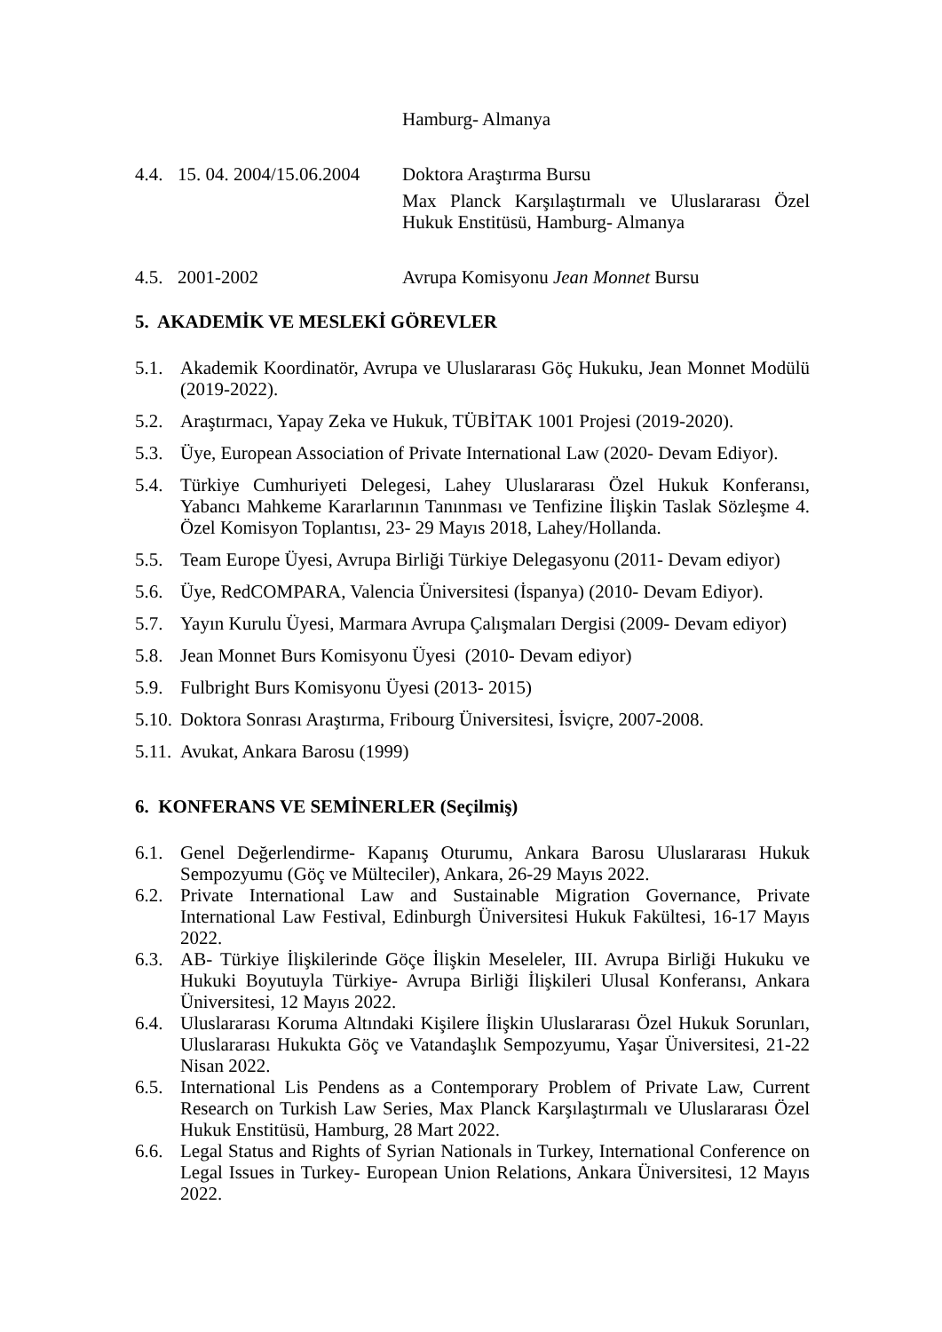Hamburg- Almanya
4.4.
15. 04. 2004/15.06.2004
Doktora Araştırma Bursu
Max Planck Karşılaştırmalı ve Uluslararası Özel Hukuk Enstitüsü, Hamburg- Almanya
4.5.
2001-2002 Avrupa Komisyonu Jean Monnet Bursu
5. AKADEMİK VE MESLEKİ GÖREVLER
5.1. Akademik Koordinatör, Avrupa ve Uluslararası Göç Hukuku, Jean Monnet Modülü (2019-2022).
5.2. Araştırmacı, Yapay Zeka ve Hukuk, TÜBİTAK 1001 Projesi (2019-2020).
5.3. Üye, European Association of Private International Law (2020- Devam Ediyor).
5.4. Türkiye Cumhuriyeti Delegesi, Lahey Uluslararası Özel Hukuk Konferansı, Yabancı Mahkeme Kararlarının Tanınması ve Tenfizine İlişkin Taslak Sözleşme 4. Özel Komisyon Toplantısı, 23- 29 Mayıs 2018, Lahey/Hollanda.
5.5. Team Europe Üyesi, Avrupa Birliği Türkiye Delegasyonu (2011- Devam ediyor)
5.6. Üye, RedCOMPARA, Valencia Üniversitesi (İspanya) (2010- Devam Ediyor).
5.7. Yayın Kurulu Üyesi, Marmara Avrupa Çalışmaları Dergisi (2009- Devam ediyor)
5.8. Jean Monnet Burs Komisyonu Üyesi (2010- Devam ediyor)
5.9. Fulbright Burs Komisyonu Üyesi (2013- 2015)
5.10.
Doktora Sonrası Araştırma, Fribourg Üniversitesi, İsviçre, 2007-2008.
5.11.
Avukat, Ankara Barosu (1999)
6. KONFERANS VE SEMİNERLER (Seçilmiş)
6.1. Genel Değerlendirme- Kapanış Oturumu, Ankara Barosu Uluslararası Hukuk Sempozyumu (Göç ve Mülteciler), Ankara, 26-29 Mayıs 2022.
6.2. Private International Law and Sustainable Migration Governance, Private International Law Festival, Edinburgh Üniversitesi Hukuk Fakültesi, 16-17 Mayıs 2022.
6.3. AB- Türkiye İlişkilerinde Göçe İlişkin Meseleler, III. Avrupa Birliği Hukuku ve Hukuki Boyutuyla Türkiye- Avrupa Birliği İlişkileri Ulusal Konferansı, Ankara Üniversitesi, 12 Mayıs 2022.
6.4. Uluslararası Koruma Altındaki Kişilere İlişkin Uluslararası Özel Hukuk Sorunları, Uluslararası Hukukta Göç ve Vatandaşlık Sempozyumu, Yaşar Üniversitesi, 21-22 Nisan 2022.
6.5. International Lis Pendens as a Contemporary Problem of Private Law, Current Research on Turkish Law Series, Max Planck Karşılaştırmalı ve Uluslararası Özel Hukuk Enstitüsü, Hamburg, 28 Mart 2022.
6.6. Legal Status and Rights of Syrian Nationals in Turkey, International Conference on Legal Issues in Turkey- European Union Relations, Ankara Üniversitesi, 12 Mayıs 2022.